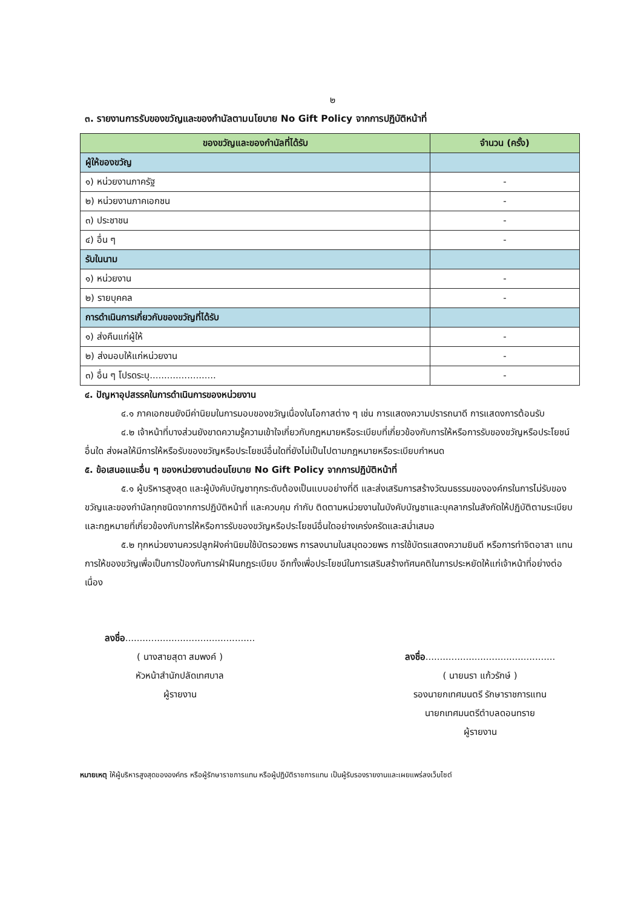๒
๓. รายงานการรับของขวัญและของกำนัลตามนโยบาย No Gift Policy จากการปฏิบัติหน้าที่
| ของขวัญและของกำนัลที่ได้รับ | จำนวน (ครั้ง) |
| --- | --- |
| ผู้ให้ของขวัญ | |
| ๑) หน่วยงานภาครัฐ | - |
| ๒) หน่วยงานภาคเอกชน | - |
| ๓) ประชาชน | - |
| ๔) อื่น ๆ | - |
| รับในนาม | |
| ๑) หน่วยงาน | - |
| ๒) รายบุคคล | - |
| การดำเนินการเกี่ยวกับของขวัญที่ได้รับ | |
| ๑) ส่งคืนแก่ผู้ให้ | - |
| ๒) ส่งมอบให้แก่หน่วยงาน | - |
| ๓) อื่น ๆ โปรดระบุ....................... | - |
๔. ปัญหาอุปสรรคในการดำเนินการของหน่วยงาน
๔.๑ ภาคเอกชนยังมีค่านิยมในการมอบของขวัญเนื่องในโอกาสต่าง ๆ เช่น การแสดงความปรารถนาดี การแสดงการต้อนรับ
๔.๒ เจ้าหน้าที่บางส่วนยังขาดความรู้ความเข้าใจเกี่ยวกับกฎหมายหรือระเบียบที่เกี่ยวข้องกับการให้หรือการรับของขวัญหรือประโยชน์อื่นใด ส่งผลให้มีการให้หรือรับของขวัญหรือประโยชน์อื่นใดที่ยังไม่เป็นไปตามกฎหมายหรือระเบียบกำหนด
๕. ข้อเสนอแนะอื่น ๆ ของหน่วยงานต่อนโยบาย No Gift Policy จากการปฏิบัติหน้าที่
๕.๑ ผู้บริหารสูงสุด และผู้บังคับบัญชาทุกระดับต้องเป็นแบบอย่างที่ดี และส่งเสริมการสร้างวัฒนธรรมขององค์กรในการไม่รับของขวัญและของกำนัลทุกชนิดจากการปฏิบัติหน้าที่ และควบคุม กำกับ ติดตามหน่วยงานในบังคับบัญชาและบุคลากรในสังกัดให้ปฏิบัติตามระเบียบและกฎหมายที่เกี่ยวข้องกับการให้หรือการรับของขวัญหรือประโยชน์อื่นใดอย่างเคร่งครัดและสม่ำเสมอ
๕.๒ ทุกหน่วยงานควรปลูกฝังค่านิยมใช้บัตรอวยพร การลงนามในสมุดอวยพร การใช้บัตรแสดงความยินดี หรือการทำจิตอาสา แทนการให้ของขวัญเพื่อเป็นการป้องกันการฝ่าฝืนกฎระเบียบ อีกทั้งเพื่อประโยชน์ในการเสริมสร้างทัศนคติในการประหยัดให้แก่เจ้าหน้าที่อย่างต่อเนื่อง
ลงชื่อ.............................................
( นางสายสุดา สมพงค์ )
หัวหน้าสำนักปลัดเทศบาล
ผู้รายงาน
ลงชื่อ.............................................
( นายนรา แก้วรักษ์ )
รองนายกเทศมนตรี รักษาราชการแทน
นายกเทศมนตรีตำบลดอนทราย
ผู้รายงาน
หมายเหตุ ให้ผู้บริหารสูงสุดขององค์กร หรือผู้รักษาราชการแทน หรือผู้ปฏิบัติราชการแทน เป็นผู้รับรองรายงานและเผยแพร่ลงเว็บไซต์